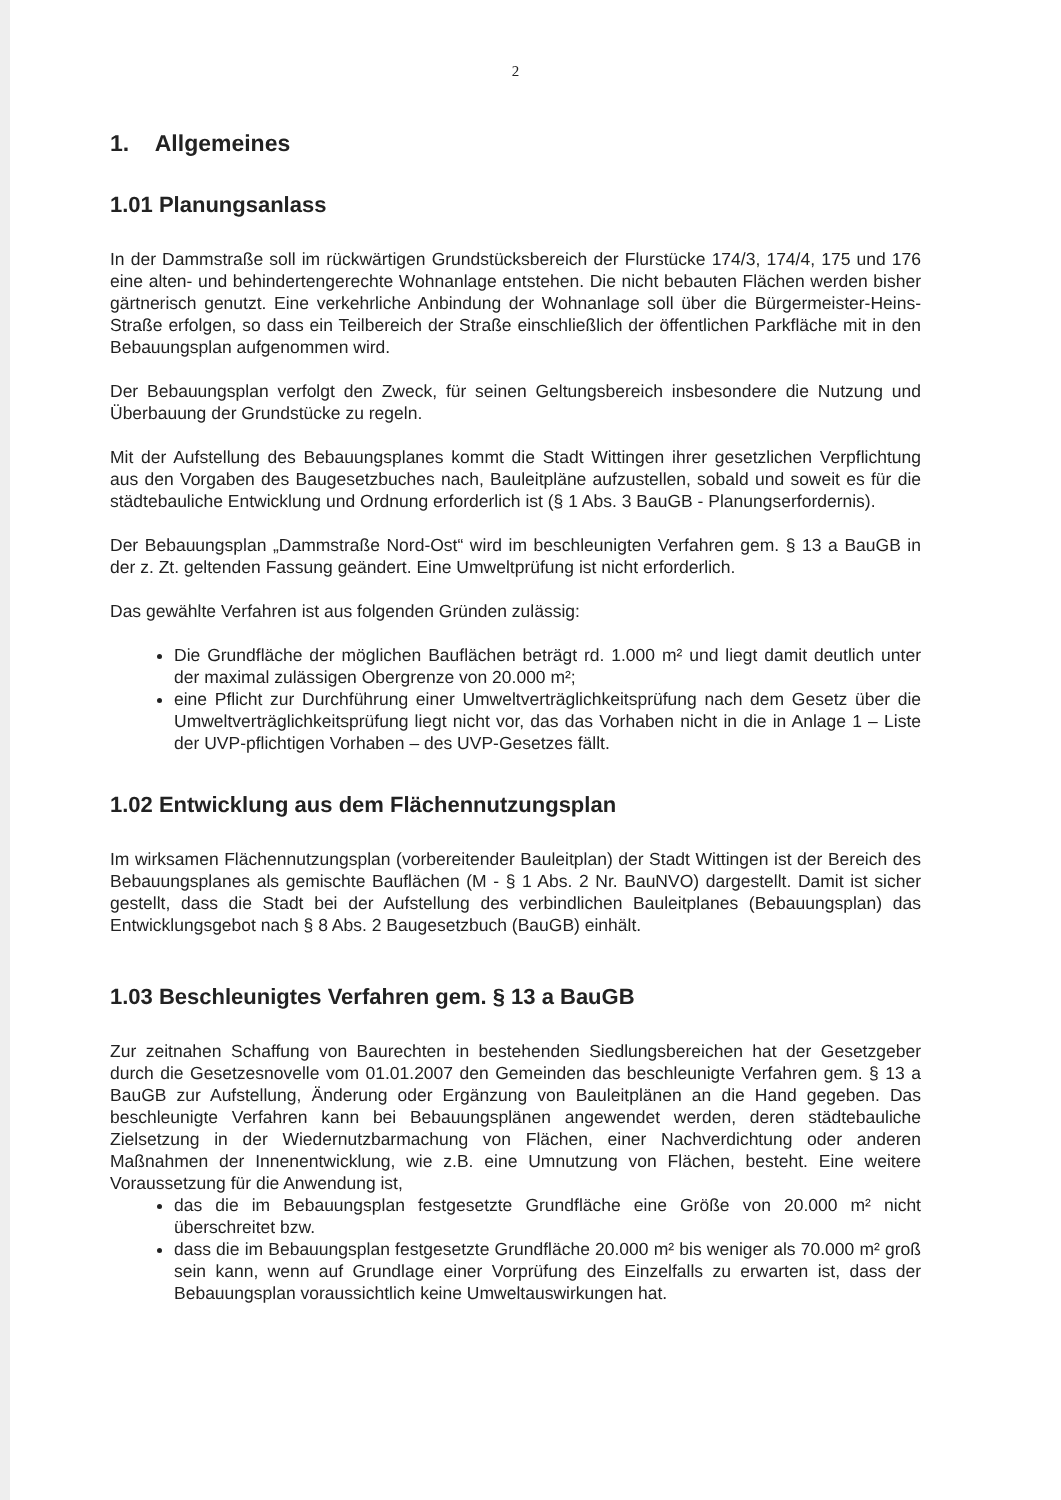2
1. Allgemeines
1.01 Planungsanlass
In der Dammstraße soll im rückwärtigen Grundstücksbereich der Flurstücke 174/3, 174/4, 175 und 176 eine alten- und behindertengerechte Wohnanlage entstehen. Die nicht bebauten Flächen werden bisher gärtnerisch genutzt. Eine verkehrliche Anbindung der Wohnanlage soll über die Bürgermeister-Heins-Straße erfolgen, so dass ein Teilbereich der Straße einschließlich der öffentlichen Parkfläche mit in den Bebauungsplan aufgenommen wird.
Der Bebauungsplan verfolgt den Zweck, für seinen Geltungsbereich insbesondere die Nutzung und Überbauung der Grundstücke zu regeln.
Mit der Aufstellung des Bebauungsplanes kommt die Stadt Wittingen ihrer gesetzlichen Verpflichtung aus den Vorgaben des Baugesetzbuches nach, Bauleitpläne aufzustellen, sobald und soweit es für die städtebauliche Entwicklung und Ordnung erforderlich ist (§ 1 Abs. 3 BauGB - Planungserfordernis).
Der Bebauungsplan „Dammstraße Nord-Ost“ wird im beschleunigten Verfahren gem. § 13 a BauGB in der z. Zt. geltenden Fassung geändert. Eine Umweltprüfung ist nicht erforderlich.
Das gewählte Verfahren ist aus folgenden Gründen zulässig:
Die Grundfläche der möglichen Bauflächen beträgt rd. 1.000 m² und liegt damit deutlich unter der maximal zulässigen Obergrenze von 20.000 m²;
eine Pflicht zur Durchführung einer Umweltverträglichkeitsprüfung nach dem Gesetz über die Umweltverträglichkeitsprüfung liegt nicht vor, das das Vorhaben nicht in die in Anlage 1 – Liste der UVP-pflichtigen Vorhaben – des UVP-Gesetzes fällt.
1.02 Entwicklung aus dem Flächennutzungsplan
Im wirksamen Flächennutzungsplan (vorbereitender Bauleitplan) der Stadt Wittingen ist der Bereich des Bebauungsplanes als gemischte Bauflächen (M - § 1 Abs. 2 Nr. BauNVO) dargestellt. Damit ist sicher gestellt, dass die Stadt bei der Aufstellung des verbindlichen Bauleitplanes (Bebauungsplan) das Entwicklungsgebot nach § 8 Abs. 2 Baugesetzbuch (BauGB) einhält.
1.03 Beschleunigtes Verfahren gem. § 13 a BauGB
Zur zeitnahen Schaffung von Baurechten in bestehenden Siedlungsbereichen hat der Gesetzgeber durch die Gesetzesnovelle vom 01.01.2007 den Gemeinden das beschleunigte Verfahren gem. § 13 a BauGB zur Aufstellung, Änderung oder Ergänzung von Bauleitplänen an die Hand gegeben. Das beschleunigte Verfahren kann bei Bebauungsplänen angewendet werden, deren städtebauliche Zielsetzung in der Wiedernutzbarmachung von Flächen, einer Nachverdichtung oder anderen Maßnahmen der Innenentwicklung, wie z.B. eine Umnutzung von Flächen, besteht. Eine weitere Voraussetzung für die Anwendung ist,
das die im Bebauungsplan festgesetzte Grundfläche eine Größe von 20.000 m² nicht überschreitet bzw.
dass die im Bebauungsplan festgesetzte Grundfläche 20.000 m² bis weniger als 70.000 m² groß sein kann, wenn auf Grundlage einer Vorprüfung des Einzelfalls zu erwarten ist, dass der Bebauungsplan voraussichtlich keine Umweltauswirkungen hat.